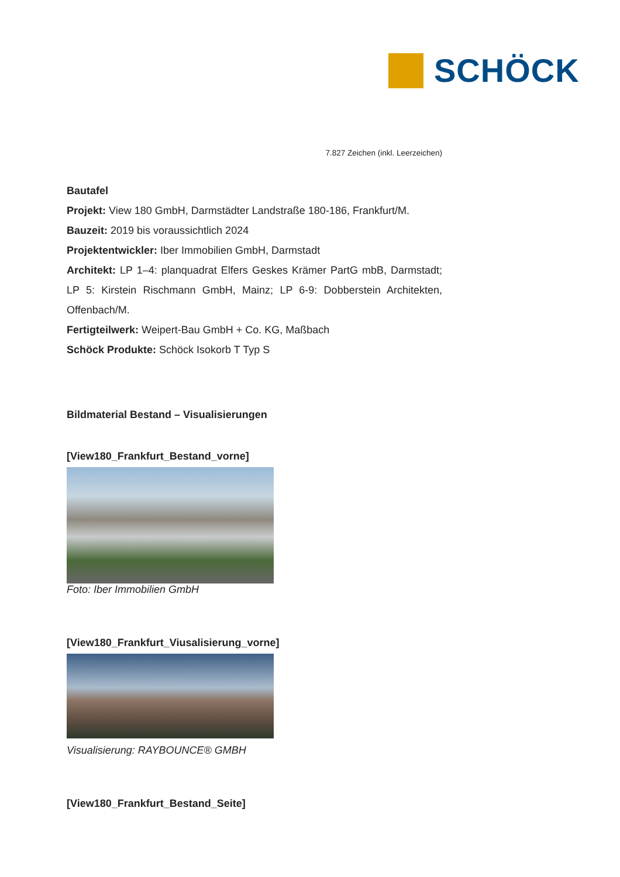SCHÖCK
7.827 Zeichen (inkl. Leerzeichen)
Bautafel
Projekt: View 180 GmbH, Darmstädter Landstraße 180-186, Frankfurt/M.
Bauzeit: 2019 bis voraussichtlich 2024
Projektentwickler: Iber Immobilien GmbH, Darmstadt
Architekt: LP 1–4: planquadrat Elfers Geskes Krämer PartG mbB, Darmstadt; LP 5: Kirstein Rischmann GmbH, Mainz; LP 6-9: Dobberstein Architekten, Offenbach/M.
Fertigteilwerk: Weipert-Bau GmbH + Co. KG, Maßbach
Schöck Produkte: Schöck Isokorb T Typ S
Bildmaterial Bestand – Visualisierungen
[View180_Frankfurt_Bestand_vorne]
Foto: Iber Immobilien GmbH
[View180_Frankfurt_Viusalisierung_vorne]
Visualisierung: RAYBOUNCE® GMBH
[View180_Frankfurt_Bestand_Seite]